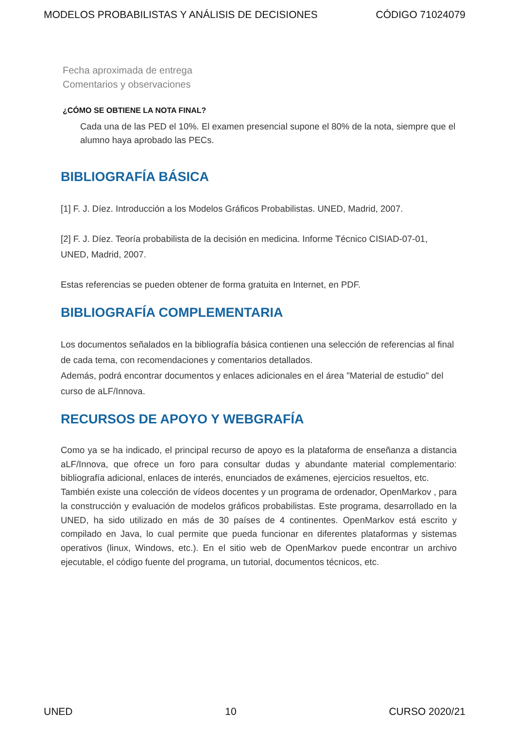MODELOS PROBABILISTAS Y ANÁLISIS DE DECISIONES CÓDIGO 71024079
Fecha aproximada de entrega
Comentarios y observaciones
¿CÓMO SE OBTIENE LA NOTA FINAL?
Cada una de las PED el 10%. El examen presencial supone el 80% de la nota, siempre que el alumno haya aprobado las PECs.
BIBLIOGRAFÍA BÁSICA
[1] F. J. Díez. Introducción a los Modelos Gráficos Probabilistas. UNED, Madrid, 2007.
[2] F. J. Díez. Teoría probabilista de la decisión en medicina. Informe Técnico CISIAD-07-01, UNED, Madrid, 2007.
Estas referencias se pueden obtener de forma gratuita en Internet, en PDF.
BIBLIOGRAFÍA COMPLEMENTARIA
Los documentos señalados en la bibliografía básica contienen una selección de referencias al final de cada tema, con recomendaciones y comentarios detallados.
Además, podrá encontrar documentos y enlaces adicionales en el área "Material de estudio" del curso de aLF/Innova.
RECURSOS DE APOYO Y WEBGRAFÍA
Como ya se ha indicado, el principal recurso de apoyo es la plataforma de enseñanza a distancia aLF/Innova, que ofrece un foro para consultar dudas y abundante material complementario: bibliografía adicional, enlaces de interés, enunciados de exámenes, ejercicios resueltos, etc.
También existe una colección de vídeos docentes y un programa de ordenador, OpenMarkov , para la construcción y evaluación de modelos gráficos probabilistas. Este programa, desarrollado en la UNED, ha sido utilizado en más de 30 países de 4 continentes. OpenMarkov está escrito y compilado en Java, lo cual permite que pueda funcionar en diferentes plataformas y sistemas operativos (linux, Windows, etc.). En el sitio web de OpenMarkov puede encontrar un archivo ejecutable, el código fuente del programa, un tutorial, documentos técnicos, etc.
UNED 10 CURSO 2020/21